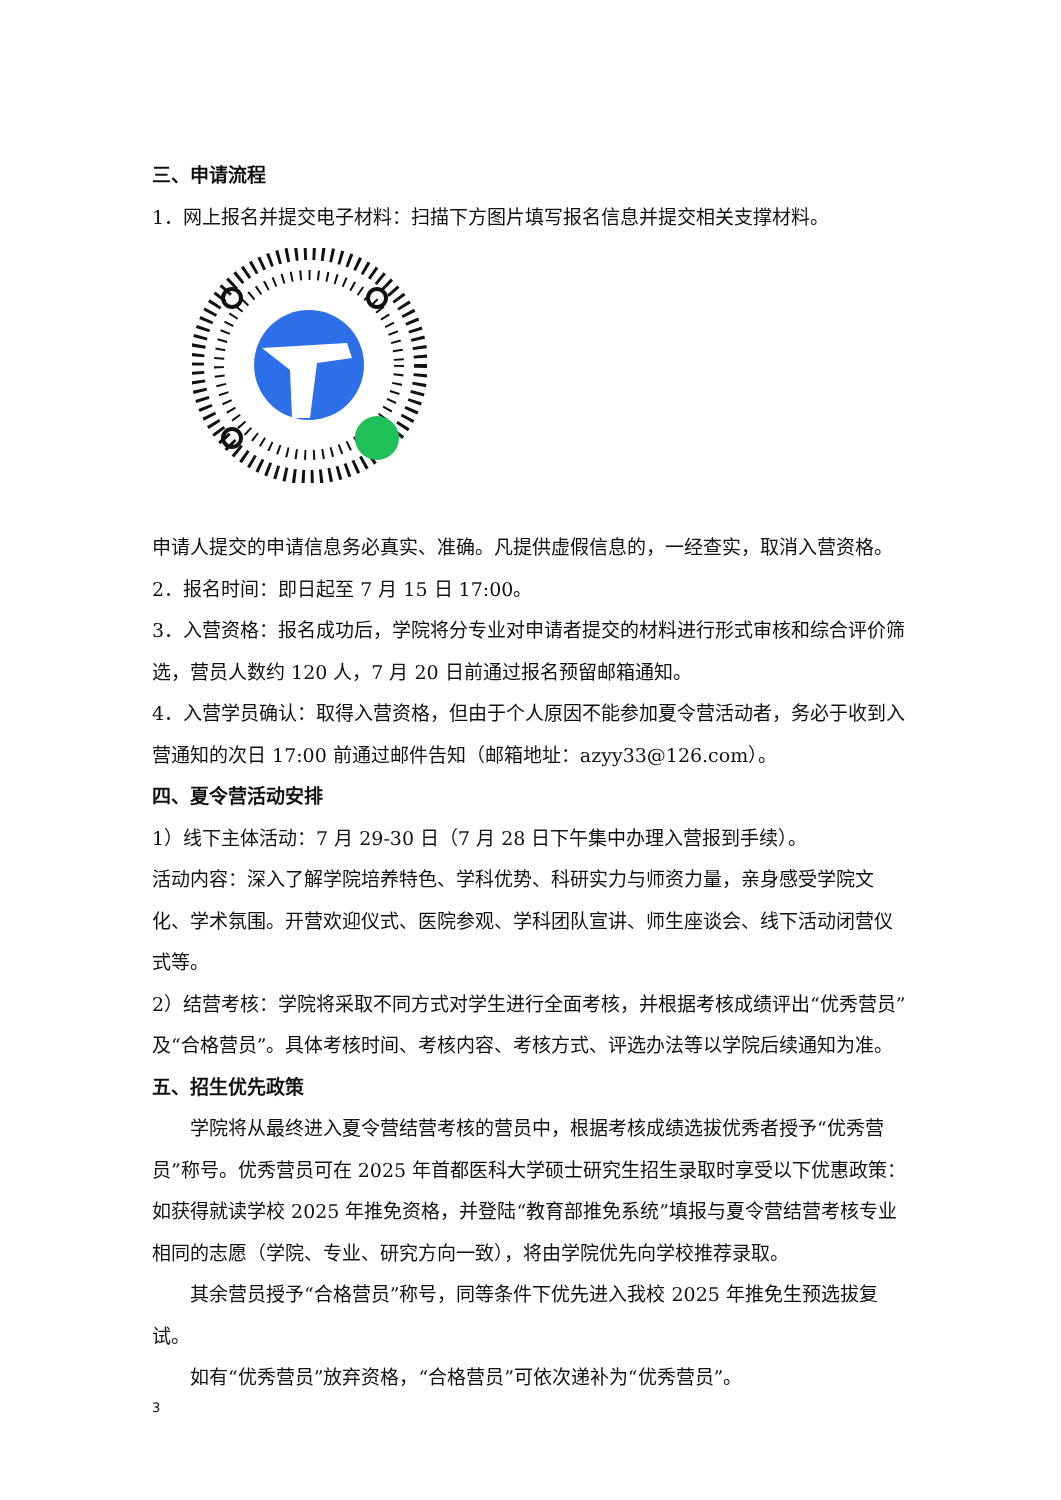三、申请流程
1．网上报名并提交电子材料：扫描下方图片填写报名信息并提交相关支撑材料。
申请人提交的申请信息务必真实、准确。凡提供虚假信息的，一经查实，取消入营资格。
2．报名时间：即日起至 7 月 15 日 17:00。
3．入营资格：报名成功后，学院将分专业对申请者提交的材料进行形式审核和综合评价筛选，营员人数约 120 人，7 月 20 日前通过报名预留邮箱通知。
4．入营学员确认：取得入营资格，但由于个人原因不能参加夏令营活动者，务必于收到入营通知的次日 17:00 前通过邮件告知（邮箱地址：azyy33@126.com）。
四、夏令营活动安排
1）线下主体活动：7 月 29-30 日（7 月 28 日下午集中办理入营报到手续）。
活动内容：深入了解学院培养特色、学科优势、科研实力与师资力量，亲身感受学院文化、学术氛围。开营欢迎仪式、医院参观、学科团队宣讲、师生座谈会、线下活动闭营仪式等。
2）结营考核：学院将采取不同方式对学生进行全面考核，并根据考核成绩评出“优秀营员”及“合格营员”。具体考核时间、考核内容、考核方式、评选办法等以学院后续通知为准。
五、招生优先政策
学院将从最终进入夏令营结营考核的营员中，根据考核成绩选拔优秀者授予“优秀营员”称号。优秀营员可在 2025 年首都医科大学硕士研究生招生录取时享受以下优惠政策：如获得就读学校 2025 年推免资格，并登陆“教育部推免系统”填报与夏令营结营考核专业相同的志愿（学院、专业、研究方向一致），将由学院优先向学校推荐录取。
其余营员授予“合格营员”称号，同等条件下优先进入我校 2025 年推免生预选拔复试。
如有“优秀营员”放弃资格，“合格营员”可依次递补为“优秀营员”。
3